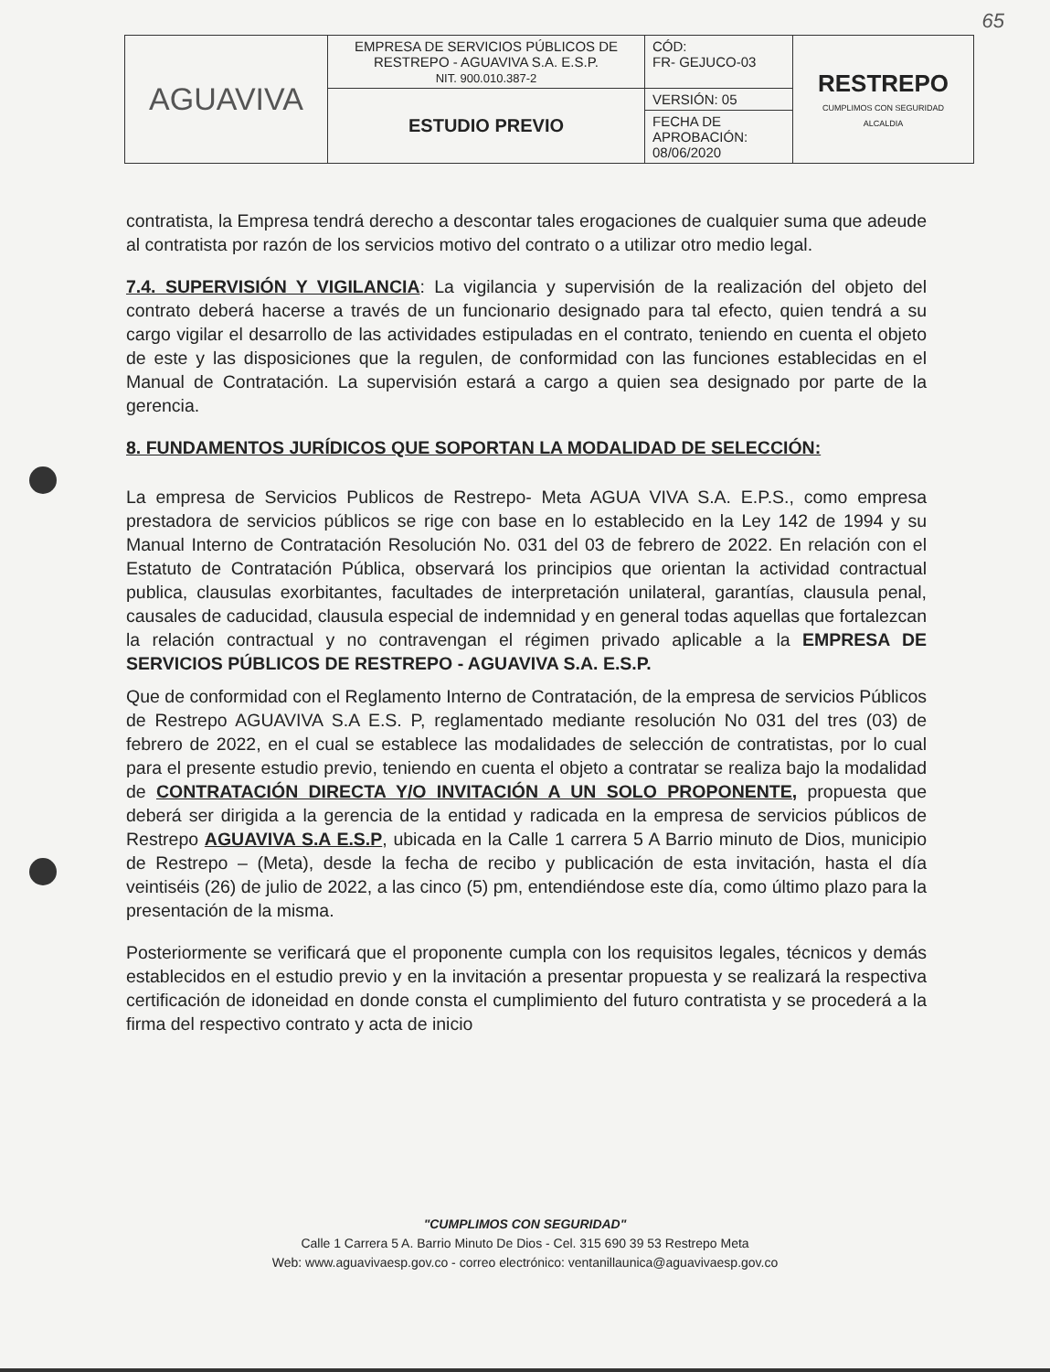65
| AGUAVIVA | EMPRESA DE SERVICIOS PÚBLICOS DE RESTREPO - AGUAVIVA S.A. E.S.P. NIT. 900.010.387-2 | CÓD: FR- GEJUCO-03 | RESTREPO CUMPLIMOS CON SEGURIDAD ALCALDIA |
| | ESTUDIO PREVIO | VERSIÓN: 05 | |
| | | FECHA DE APROBACIÓN: 08/06/2020 | |
contratista, la Empresa tendrá derecho a descontar tales erogaciones de cualquier suma que adeude al contratista por razón de los servicios motivo del contrato o a utilizar otro medio legal.
7.4. SUPERVISIÓN Y VIGILANCIA: La vigilancia y supervisión de la realización del objeto del contrato deberá hacerse a través de un funcionario designado para tal efecto, quien tendrá a su cargo vigilar el desarrollo de las actividades estipuladas en el contrato, teniendo en cuenta el objeto de este y las disposiciones que la regulen, de conformidad con las funciones establecidas en el Manual de Contratación. La supervisión estará a cargo a quien sea designado por parte de la gerencia.
8. FUNDAMENTOS JURÍDICOS QUE SOPORTAN LA MODALIDAD DE SELECCIÓN:
La empresa de Servicios Publicos de Restrepo- Meta AGUA VIVA S.A. E.P.S., como empresa prestadora de servicios públicos se rige con base en lo establecido en la Ley 142 de 1994 y su Manual Interno de Contratación Resolución No. 031 del 03 de febrero de 2022. En relación con el Estatuto de Contratación Pública, observará los principios que orientan la actividad contractual publica, clausulas exorbitantes, facultades de interpretación unilateral, garantías, clausula penal, causales de caducidad, clausula especial de indemnidad y en general todas aquellas que fortalezcan la relación contractual y no contravengan el régimen privado aplicable a la EMPRESA DE SERVICIOS PÚBLICOS DE RESTREPO - AGUAVIVA S.A. E.S.P.
Que de conformidad con el Reglamento Interno de Contratación, de la empresa de servicios Públicos de Restrepo AGUAVIVA S.A E.S. P, reglamentado mediante resolución No 031 del tres (03) de febrero de 2022, en el cual se establece las modalidades de selección de contratistas, por lo cual para el presente estudio previo, teniendo en cuenta el objeto a contratar se realiza bajo la modalidad de CONTRATACIÓN DIRECTA Y/O INVITACIÓN A UN SOLO PROPONENTE, propuesta que deberá ser dirigida a la gerencia de la entidad y radicada en la empresa de servicios públicos de Restrepo AGUAVIVA S.A E.S.P, ubicada en la Calle 1 carrera 5 A Barrio minuto de Dios, municipio de Restrepo – (Meta), desde la fecha de recibo y publicación de esta invitación, hasta el día veintiséis (26) de julio de 2022, a las cinco (5) pm, entendiéndose este día, como último plazo para la presentación de la misma.
Posteriormente se verificará que el proponente cumpla con los requisitos legales, técnicos y demás establecidos en el estudio previo y en la invitación a presentar propuesta y se realizará la respectiva certificación de idoneidad en donde consta el cumplimiento del futuro contratista y se procederá a la firma del respectivo contrato y acta de inicio
"CUMPLIMOS CON SEGURIDAD"
Calle 1 Carrera 5 A. Barrio Minuto De Dios - Cel. 315 690 39 53 Restrepo Meta
Web: www.aguavivaesp.gov.co - correo electrónico: ventanillaunica@aguavivaesp.gov.co